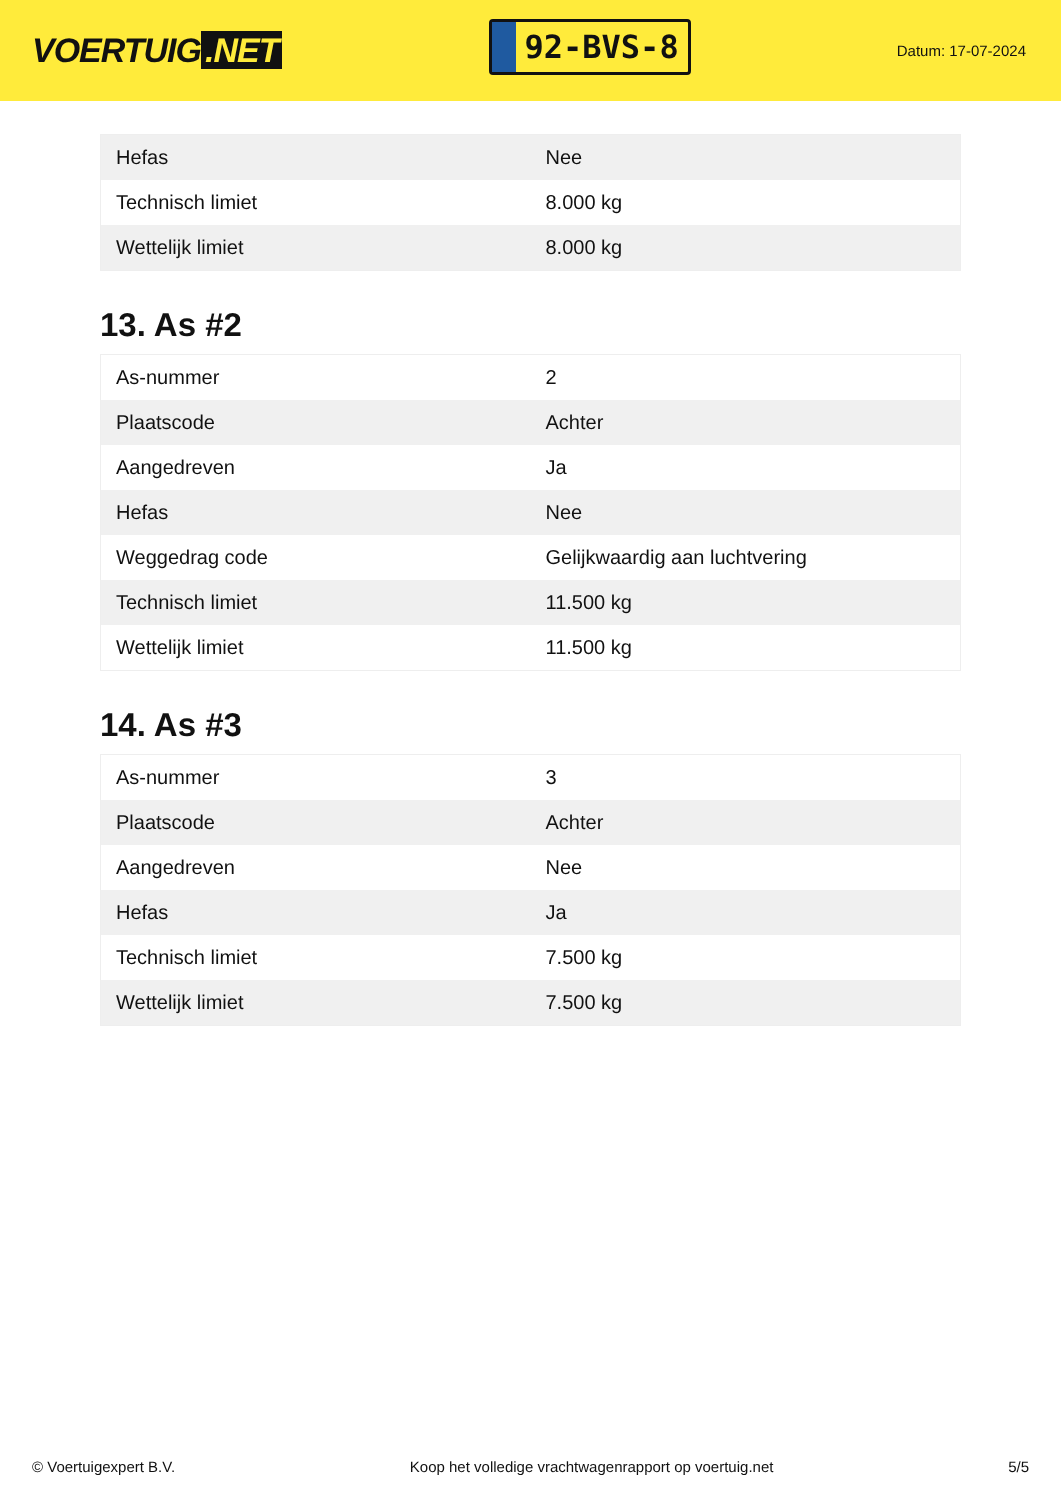VOERTUIG.NET
92-BVS-8
Datum: 17-07-2024
| Hefas | Nee |
| Technisch limiet | 8.000 kg |
| Wettelijk limiet | 8.000 kg |
13. As #2
| As-nummer | 2 |
| Plaatscode | Achter |
| Aangedreven | Ja |
| Hefas | Nee |
| Weggedrag code | Gelijkwaardig aan luchtvering |
| Technisch limiet | 11.500 kg |
| Wettelijk limiet | 11.500 kg |
14. As #3
| As-nummer | 3 |
| Plaatscode | Achter |
| Aangedreven | Nee |
| Hefas | Ja |
| Technisch limiet | 7.500 kg |
| Wettelijk limiet | 7.500 kg |
© Voertuigexpert B.V. Koop het volledige vrachtwagenrapport op voertuig.net 5/5